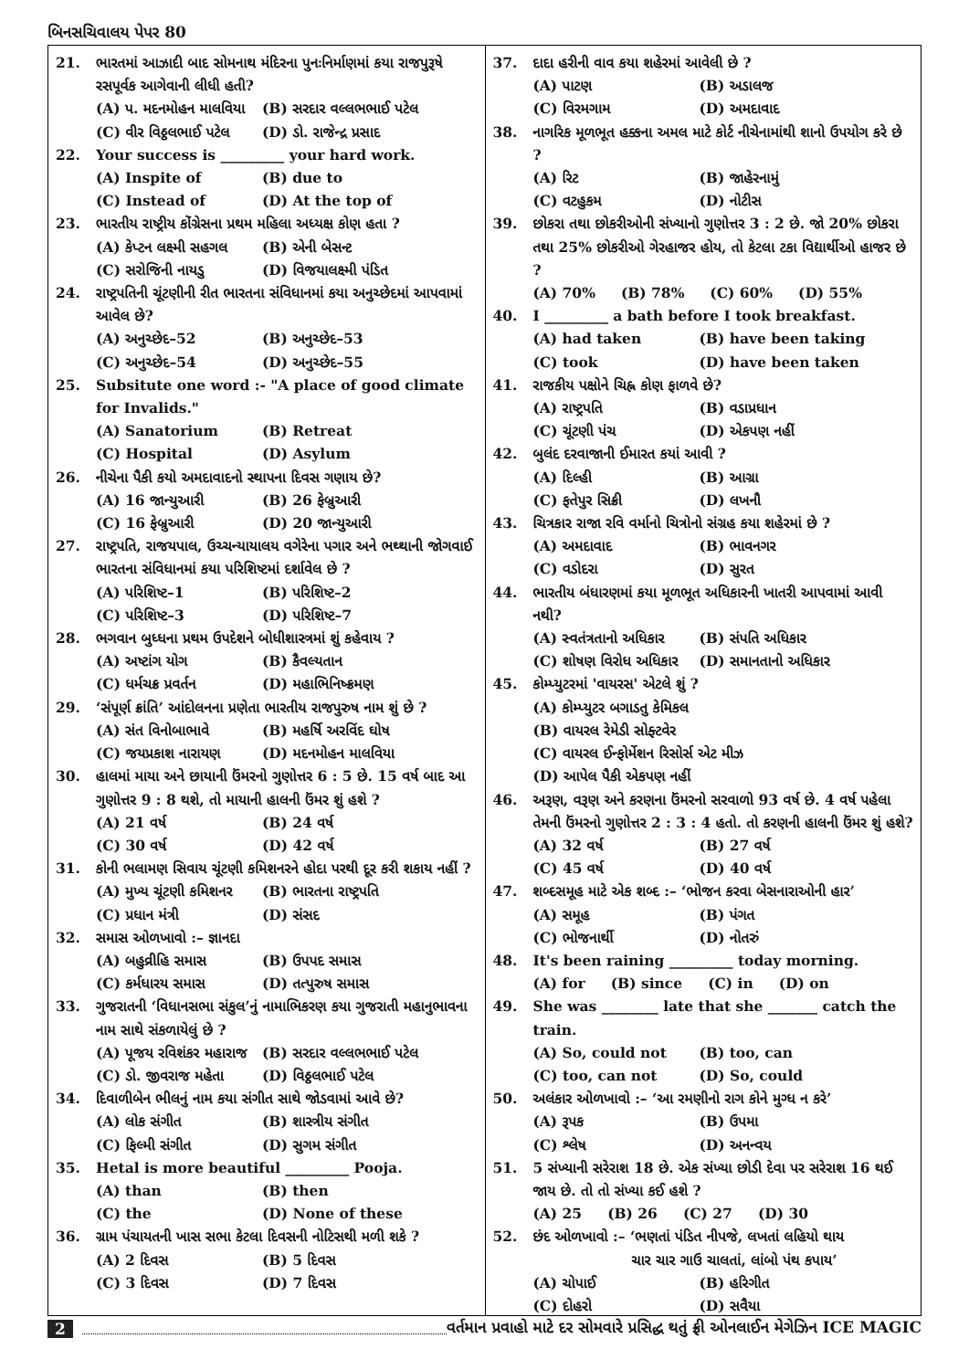બિનસચિવાલય પેપર 80
21. ભારતમાં આઝાદી બાદ સોમનાથ મંદિરના પુનઃનિર્માણમાં કયા રાજપુરૂષે રસપૂર્વક આગેવાની લીધી હતી?
(A) પ. મદનમોહન માલવિયા (B) સરદાર વલ્લભભાઈ પટેલ (C) વીર વિઠ્ઠલભાઈ પટેલ (D) ડો. રાજેન્દ્ર પ્રસાદ
22. Your success is _________ your hard work.
(A) Inspite of (B) due to (C) Instead of (D) At the top of
23. ભારતીય રાષ્ટ્રીય કોંગ્રેસના પ્રથમ મહિલા અધ્યક્ષ કોણ હતા ?
(A) કેપ્ટન લક્ષ્મી સહગલ (B) એની બેસન્ટ (C) સરોજિની નાયડુ (D) વિજયાલક્ષ્મી પંડિત
24. રાષ્ટ્રપતિની ચૂંટણીની રીત ભારતના સંવિધાનમાં કયા અનુચ્છેદમાં આપવામાં આવેલ છે?
(A) અનુચ્છેદ–52 (B) અનુચ્છેદ–53 (C) અનુચ્છેદ–54 (D) અનુચ્છેદ–55
25. Subsitute one word :- "A place of good climate for Invalids."
(A) Sanatorium (B) Retreat (C) Hospital (D) Asylum
26. નીચેના પૈકી કયો અમદાવાદનો સ્થાપના દિવસ ગણાય છે?
(A) 16 જાન્યુઆરી (B) 26 ફેબ્રુઆરી (C) 16 ફેબ્રુઆરી (D) 20 જાન્યુઆરી
27. રાષ્ટ્રપતિ, રાજયપાલ, ઉચ્ચન્યાયાલય વગેરેના પગાર અને ભથ્થાની જોગવાઈ ભારતના સંવિધાનમાં કયા પરિશિષ્ટમાં દર્શાવેલ છે ?
(A) પરિશિષ્ટ–1 (B) પરિશિષ્ટ–2 (C) પરિશિષ્ટ–3 (D) પરિશિષ્ટ–7
28. ભગવાન બુધ્ધના પ્રથમ ઉપદેશને બોધીશાસ્ત્રમાં શું કહેવાય ?
(A) અષ્ટાંગ યોગ (B) કૈવલ્યતાન (C) ધર્મચક્ર પ્રવર્તન (D) મહાભિનિષ્ક્રમણ
29. ‘સંપૂર્ણ ક્રાંતિ’ આંદોલનના પ્રણેતા ભારતીય રાજપુરુષ નામ શું છે ?
(A) સંત વિનોબાભાવે (B) મહર્ષિ અરવિંદ ઘોષ (C) જયપ્રકાશ નારાયણ (D) મદનમોહન માલવિયા
30. હાલમાં માયા અને છાયાની ઉંમરનો ગુણોત્તર 6 : 5 છે. 15 વર્ષ બાદ આ ગુણોત્તર 9 : 8 થશે, તો માયાની હાલની ઉંમર શું હશે ?
(A) 21 વર્ષ (B) 24 વર્ષ (C) 30 વર્ષ (D) 42 વર્ષ
31. કોની ભલામણ સિવાય ચૂંટણી કમિશનરને હોદા પરથી દૂર કરી શકાય નહીં ?
(A) મુખ્ય ચૂંટણી કમિશનર (B) ભારતના રાષ્ટ્રપતિ (C) પ્રધાન મંત્રી (D) સંસદ
32. સમાસ ઓળખાવો :– જ્ઞાનદા
(A) બહુવ્રીહિ સમાસ (B) ઉપપદ સમાસ (C) કર્મધારય સમાસ (D) તત્પુરુષ સમાસ
33. ગુજરાતની ‘વિધાનસભા સંકુલ’નું નામાભિકરણ કયા ગુજરાતી મહાનુભાવના નામ સાથે સંકળાયેલું છે ?
(A) પૂજય રવિશંકર મહારાજ (B) સરદાર વલ્લભભાઈ પટેલ (C) ડો. જીવરાજ મહેતા (D) વિઠ્ઠલભાઈ પટેલ
34. દિવાળીબેન ભીલનું નામ કયા સંગીત સાથે જોડવામાં આવે છે?
(A) લોક સંગીત (B) શાસ્ત્રીય સંગીત (C) ફિલ્મી સંગીત (D) સુગમ સંગીત
35. Hetal is more beautiful _________ Pooja.
(A) than (B) then (C) the (D) None of these
36. ગ્રામ પંચાયતની ખાસ સભા કેટલા દિવસની નોટિસથી મળી શકે ?
(A) 2 દિવસ (B) 5 દિવસ (C) 3 દિવસ (D) 7 દિવસ
37. દાદા હરીની વાવ કયા શહેરમાં આવેલી છે ?
(A) પાટણ (B) અડાલજ (C) વિરમગામ (D) અમદાવાદ
38. નાગરિક મૂળભૂત હક્કના અમલ માટે કોર્ટ નીચેનામાંથી શાનો ઉપયોગ કરે છે ?
(A) રિટ (B) જાહેરનામું (C) વટહુકમ (D) નોટીસ
39. છોકરા તથા છોકરીઓની સંખ્યાનો ગુણોત્તર 3 : 2 છે. જો 20% છોકરા તથા 25% છોકરીઓ ગેરહાજર હોય, તો કેટલા ટકા વિદ્યાર્થીઓ હાજર છે ?
(A) 70% (B) 78% (C) 60% (D) 55%
40. I _________ a bath before I took breakfast.
(A) had taken (B) have been taking (C) took (D) have been taken
41. રાજકીય પક્ષોને ચિહ્ન કોણ ફાળવે છે?
(A) રાષ્ટ્રપતિ (B) વડાપ્રધાન (C) ચૂંટણી પંચ (D) એકપણ નહીં
42. બુલંદ દરવાજાની ઈમારત કયાં આવી ?
(A) દિલ્હી (B) આગ્રા (C) ફતેપુર સિક્રી (D) લખનૌ
43. ચિત્રકાર રાજા રવિ વર્માનો ચિત્રોનો સંગ્રહ કયા શહેરમાં છે ?
(A) અમદાવાદ (B) ભાવનગર (C) વડોદરા (D) સુરત
44. ભારતીય બંધારણમાં કયા મૂળભૂત અધિકારની ખાતરી આપવામાં આવી નથી?
(A) સ્વતંત્રતાનો અધિકાર (B) સંપતિ અધિકાર (C) શોષણ વિરોધ અધિકાર (D) સમાનતાનો અધિકાર
45. કોમ્પ્યુટરમાં 'વાયરસ' એટલે શું ?
(A) કોમ્પ્યુટર બગાડતુ કેમિકલ
(B) વાયરલ રેમેડી સોફ્ટવેર
(C) વાયરલ ઈન્ફોર્મેશન રિસોર્સ એટ મીઝ
(D) આપેલ પૈકી એકપણ નહીં
46. અરૂણ, વરૂણ અને કરણના ઉંમરનો સરવાળો 93 વર્ષ છે. 4 વર્ષ પહેલા તેમની ઉંમરનો ગુણોત્તર 2 : 3 : 4 હતો. તો કરણની હાલની ઉંમર શું હશે?
(A) 32 વર્ષ (B) 27 વર્ષ (C) 45 વર્ષ (D) 40 વર્ષ
47. શબ્દસમૂહ માટે એક શબ્દ :– ‘ભોજન કરવા બેસનારાઓની હાર’
(A) સમૂહ (B) પંગત (C) ભોજનાર્થી (D) નોતરું
48. It's been raining _________ today morning.
(A) for (B) since (C) in (D) on
49. She was ________ late that she _______ catch the train.
(A) So, could not (B) too, can (C) too, can not (D) So, could
50. અલંકાર ઓળખાવો :– ‘આ રમણીનો રાગ કોને મુગ્ધ ન કરે’
(A) રૂપક (B) ઉપમા (C) શ્લેષ (D) અનન્વય
51. 5 સંખ્યાની સરેરાશ 18 છે. એક સંખ્યા છોડી દેવા પર સરેરાશ 16 થઈ જાય છે. તો તો સંખ્યા કઈ હશે ?
(A) 25 (B) 26 (C) 27 (D) 30
52. છંદ ઓળખાવો :– ‘ભણતાં પંડિત નીપજે, લખતાં લહિયો થાય
ચાર ચાર ગાઉ ચાલતાં, લાંબો પંથ કપાય’
(A) ચોપાઈ (B) હરિગીત (C) દોહરો (D) સવૈયા
2 વર્તમાન પ્રવાહો માટે દર સોમવારે પ્રસિદ્ધ થતું ફ્રી ઓનલાઈન મેગેઝિન ICE MAGIC